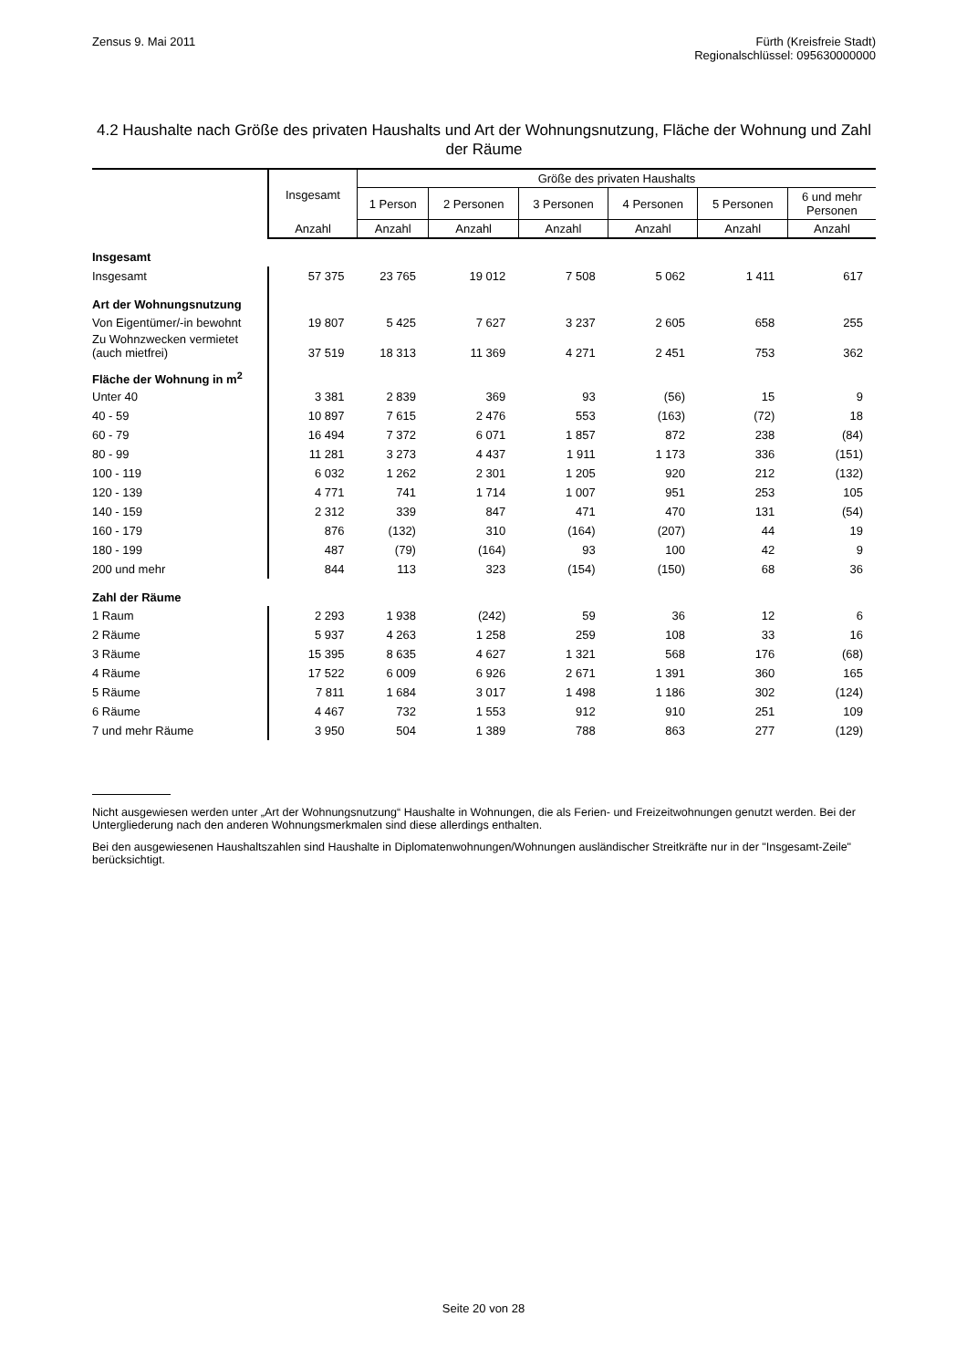Zensus 9. Mai 2011 Fürth (Kreisfreie Stadt)
Regionalschlüssel: 095630000000
4.2 Haushalte nach Größe des privaten Haushalts und Art der Wohnungsnutzung, Fläche der Wohnung und Zahl der Räume
| | Insgesamt | Größe des privaten Haushalts | | | | | |
| --- | --- | --- | --- | --- | --- | --- | --- |
| | | 1 Person | 2 Personen | 3 Personen | 4 Personen | 5 Personen | 6 und mehr Personen |
| | Anzahl | Anzahl | Anzahl | Anzahl | Anzahl | Anzahl | Anzahl |
| Insgesamt | | | | | | | |
| Insgesamt | 57 375 | 23 765 | 19 012 | 7 508 | 5 062 | 1 411 | 617 |
| Art der Wohnungsnutzung | | | | | | | |
| Von Eigentümer/-in bewohnt | 19 807 | 5 425 | 7 627 | 3 237 | 2 605 | 658 | 255 |
| Zu Wohnzwecken vermietet (auch mietfrei) | 37 519 | 18 313 | 11 369 | 4 271 | 2 451 | 753 | 362 |
| Fläche der Wohnung in m<sup>2</sup> | | | | | | | |
| Unter 40 | 3 381 | 2 839 | 369 | 93 | (56) | 15 | 9 |
| 40 - 59 | 10 897 | 7 615 | 2 476 | 553 | (163) | (72) | 18 |
| 60 - 79 | 16 494 | 7 372 | 6 071 | 1 857 | 872 | 238 | (84) |
| 80 - 99 | 11 281 | 3 273 | 4 437 | 1 911 | 1 173 | 336 | (151) |
| 100 - 119 | 6 032 | 1 262 | 2 301 | 1 205 | 920 | 212 | (132) |
| 120 - 139 | 4 771 | 741 | 1 714 | 1 007 | 951 | 253 | 105 |
| 140 - 159 | 2 312 | 339 | 847 | 471 | 470 | 131 | (54) |
| 160 - 179 | 876 | (132) | 310 | (164) | (207) | 44 | 19 |
| 180 - 199 | 487 | (79) | (164) | 93 | 100 | 42 | 9 |
| 200 und mehr | 844 | 113 | 323 | (154) | (150) | 68 | 36 |
| Zahl der Räume | | | | | | | |
| 1 Raum | 2 293 | 1 938 | (242) | 59 | 36 | 12 | 6 |
| 2 Räume | 5 937 | 4 263 | 1 258 | 259 | 108 | 33 | 16 |
| 3 Räume | 15 395 | 8 635 | 4 627 | 1 321 | 568 | 176 | (68) |
| 4 Räume | 17 522 | 6 009 | 6 926 | 2 671 | 1 391 | 360 | 165 |
| 5 Räume | 7 811 | 1 684 | 3 017 | 1 498 | 1 186 | 302 | (124) |
| 6 Räume | 4 467 | 732 | 1 553 | 912 | 910 | 251 | 109 |
| 7 und mehr Räume | 3 950 | 504 | 1 389 | 788 | 863 | 277 | (129) |
Nicht ausgewiesen werden unter „Art der Wohnungsnutzung“ Haushalte in Wohnungen, die als Ferien- und Freizeitwohnungen genutzt werden. Bei der Untergliederung nach den anderen Wohnungsmerkmalen sind diese allerdings enthalten.
Bei den ausgewiesenen Haushaltszahlen sind Haushalte in Diplomatenwohnungen/Wohnungen ausländischer Streitkräfte nur in der "Insgesamt-Zeile" berücksichtigt.
Seite 20 von 28